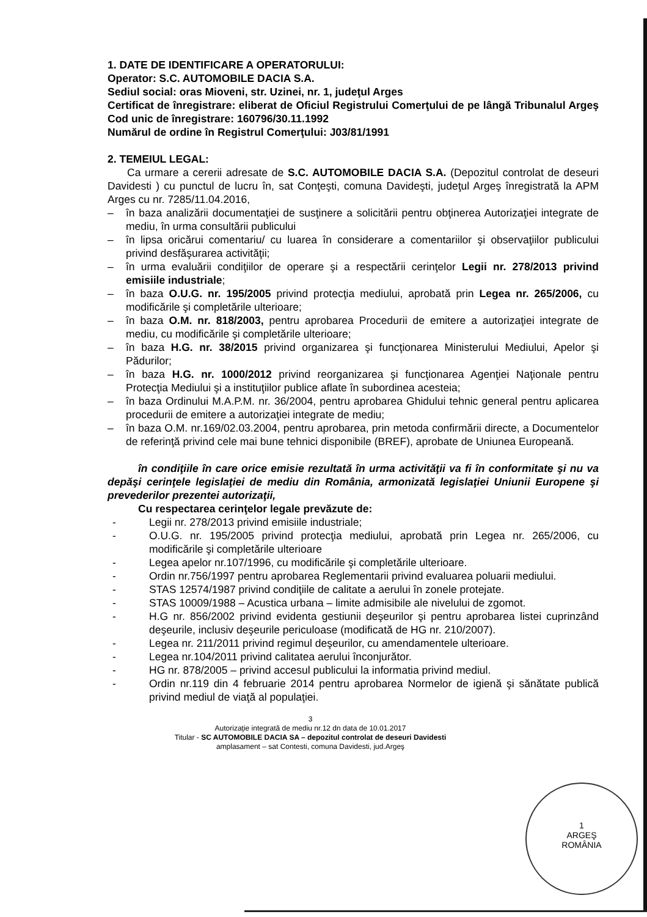1. DATE DE IDENTIFICARE A OPERATORULUI:
Operator: S.C. AUTOMOBILE DACIA S.A.
Sediul social: oras Mioveni, str. Uzinei, nr. 1, judeţul Arges
Certificat de înregistrare: eliberat de Oficiul Registrului Comerţului de pe lângă Tribunalul Argeş Cod unic de înregistrare: 160796/30.11.1992
Numărul de ordine în Registrul Comerţului: J03/81/1991
2. TEMEIUL LEGAL:
Ca urmare a cererii adresate de S.C. AUTOMOBILE DACIA S.A. (Depozitul controlat de deseuri Davidesti ) cu punctul de lucru în, sat Conţeşti, comuna Davideşti, judeţul Argeş înregistrată la APM Arges cu nr. 7285/11.04.2016,
– în baza analizării documentaţiei de susţinere a solicitării pentru obţinerea Autorizaţiei integrate de mediu, în urma consultării publicului
– în lipsa oricărui comentariu/ cu luarea în considerare a comentariilor şi observaţiilor publicului privind desfăşurarea activităţii;
– în urma evaluării condiţiilor de operare şi a respectării cerinţelor Legii nr. 278/2013 privind emisiile industriale;
– în baza O.U.G. nr. 195/2005 privind protecţia mediului, aprobată prin Legea nr. 265/2006, cu modificările şi completările ulterioare;
– în baza O.M. nr. 818/2003, pentru aprobarea Procedurii de emitere a autorizaţiei integrate de mediu, cu modificările şi completările ulterioare;
– în baza H.G. nr. 38/2015 privind organizarea şi funcţionarea Ministerului Mediului, Apelor şi Pădurilor;
– în baza H.G. nr. 1000/2012 privind reorganizarea şi funcţionarea Agenţiei Naţionale pentru Protecţia Mediului şi a instituţiilor publice aflate în subordinea acesteia;
– în baza Ordinului M.A.P.M. nr. 36/2004, pentru aprobarea Ghidului tehnic general pentru aplicarea procedurii de emitere a autorizaţiei integrate de mediu;
– în baza O.M. nr.169/02.03.2004, pentru aprobarea, prin metoda confirmării directe, a Documentelor de referinţă privind cele mai bune tehnici disponibile (BREF), aprobate de Uniunea Europeană.
în condiţiile în care orice emisie rezultată în urma activităţii va fi în conformitate şi nu va depăşi cerinţele legislaţiei de mediu din România, armonizată legislaţiei Uniunii Europene şi prevederilor prezentei autorizaţii,
Cu respectarea cerinţelor legale prevăzute de:
- Legii nr. 278/2013 privind emisiile industriale;
- O.U.G. nr. 195/2005 privind protecţia mediului, aprobată prin Legea nr. 265/2006, cu modificările şi completările ulterioare
- Legea apelor nr.107/1996, cu modificările şi completările ulterioare.
- Ordin nr.756/1997 pentru aprobarea Reglementarii privind evaluarea poluarii mediului.
- STAS 12574/1987 privind condiţiile de calitate a aerului în zonele protejate.
- STAS 10009/1988 – Acustica urbana – limite admisibile ale nivelului de zgomot.
- H.G nr. 856/2002 privind evidenta gestiunii deşeurilor şi pentru aprobarea listei cuprinzând deşeurile, inclusiv deşeurile periculoase (modificată de HG nr. 210/2007).
- Legea nr. 211/2011 privind regimul deşeurilor, cu amendamentele ulterioare.
- Legea nr.104/2011 privind calitatea aerului înconjurător.
- HG nr. 878/2005 – privind accesul publicului la informatia privind mediul.
- Ordin nr.119 din 4 februarie 2014 pentru aprobarea Normelor de igienă şi sănătate publică privind mediul de viaţă al populaţiei.
3
Autorizaţie integrată de mediu nr.12 dn data de 10.01.2017
Titular - SC AUTOMOBILE DACIA SA – depozitul controlat de deseuri Davidesti
amplasament – sat Contesti, comuna Davidesti, jud.Argeş
1
ARGEŞ
ROMÂNIA